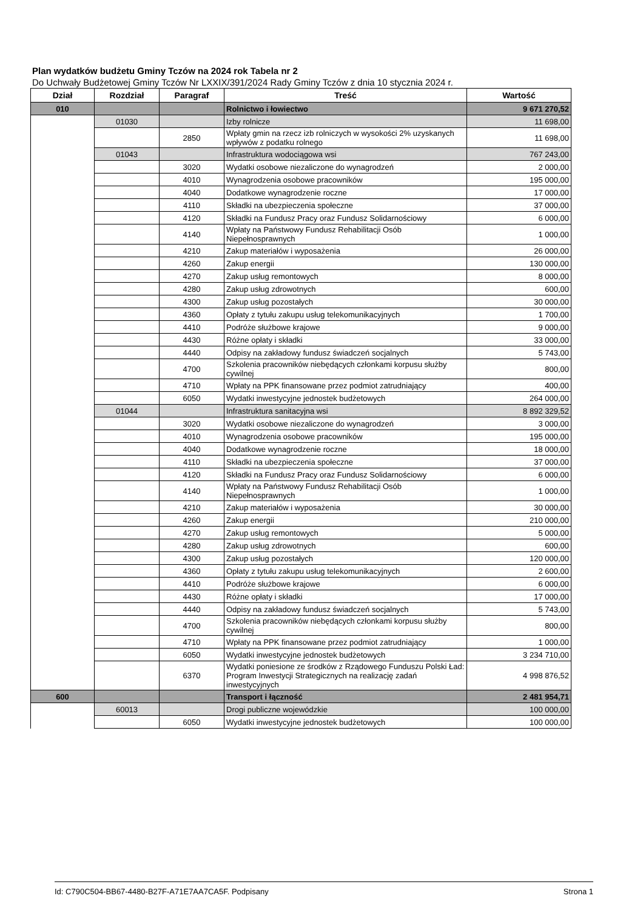Plan wydatków budżetu Gminy Tczów na 2024 rok Tabela nr 2
Do Uchwały Budżetowej Gminy Tczów Nr LXXIX/391/2024 Rady Gminy Tczów z dnia 10 stycznia 2024 r.
| Dział | Rozdział | Paragraf | Treść | Wartość |
| --- | --- | --- | --- | --- |
| 010 | | | Rolnictwo i łowiectwo | 9 671 270,52 |
| | 01030 | | Izby rolnicze | 11 698,00 |
| | | 2850 | Wpłaty gmin na rzecz izb rolniczych w wysokości 2% uzyskanych wpływów z podatku rolnego | 11 698,00 |
| | 01043 | | Infrastruktura wodociągowa wsi | 767 243,00 |
| | | 3020 | Wydatki osobowe niezaliczone do wynagrodzeń | 2 000,00 |
| | | 4010 | Wynagrodzenia osobowe pracowników | 195 000,00 |
| | | 4040 | Dodatkowe wynagrodzenie roczne | 17 000,00 |
| | | 4110 | Składki na ubezpieczenia społeczne | 37 000,00 |
| | | 4120 | Składki na Fundusz Pracy oraz Fundusz Solidarnościowy | 6 000,00 |
| | | 4140 | Wpłaty na Państwowy Fundusz Rehabilitacji Osób Niepełnosprawnych | 1 000,00 |
| | | 4210 | Zakup materiałów i wyposażenia | 26 000,00 |
| | | 4260 | Zakup energii | 130 000,00 |
| | | 4270 | Zakup usług remontowych | 8 000,00 |
| | | 4280 | Zakup usług zdrowotnych | 600,00 |
| | | 4300 | Zakup usług pozostałych | 30 000,00 |
| | | 4360 | Opłaty z tytułu zakupu usług telekomunikacyjnych | 1 700,00 |
| | | 4410 | Podróże służbowe krajowe | 9 000,00 |
| | | 4430 | Różne opłaty i składki | 33 000,00 |
| | | 4440 | Odpisy na zakładowy fundusz świadczeń socjalnych | 5 743,00 |
| | | 4700 | Szkolenia pracowników niebędących członkami korpusu służby cywilnej | 800,00 |
| | | 4710 | Wpłaty na PPK finansowane przez podmiot zatrudniający | 400,00 |
| | | 6050 | Wydatki inwestycyjne jednostek budżetowych | 264 000,00 |
| | 01044 | | Infrastruktura sanitacyjna wsi | 8 892 329,52 |
| | | 3020 | Wydatki osobowe niezaliczone do wynagrodzeń | 3 000,00 |
| | | 4010 | Wynagrodzenia osobowe pracowników | 195 000,00 |
| | | 4040 | Dodatkowe wynagrodzenie roczne | 18 000,00 |
| | | 4110 | Składki na ubezpieczenia społeczne | 37 000,00 |
| | | 4120 | Składki na Fundusz Pracy oraz Fundusz Solidarnościowy | 6 000,00 |
| | | 4140 | Wpłaty na Państwowy Fundusz Rehabilitacji Osób Niepełnosprawnych | 1 000,00 |
| | | 4210 | Zakup materiałów i wyposażenia | 30 000,00 |
| | | 4260 | Zakup energii | 210 000,00 |
| | | 4270 | Zakup usług remontowych | 5 000,00 |
| | | 4280 | Zakup usług zdrowotnych | 600,00 |
| | | 4300 | Zakup usług pozostałych | 120 000,00 |
| | | 4360 | Opłaty z tytułu zakupu usług telekomunikacyjnych | 2 600,00 |
| | | 4410 | Podróże służbowe krajowe | 6 000,00 |
| | | 4430 | Różne opłaty i składki | 17 000,00 |
| | | 4440 | Odpisy na zakładowy fundusz świadczeń socjalnych | 5 743,00 |
| | | 4700 | Szkolenia pracowników niebędących członkami korpusu służby cywilnej | 800,00 |
| | | 4710 | Wpłaty na PPK finansowane przez podmiot zatrudniający | 1 000,00 |
| | | 6050 | Wydatki inwestycyjne jednostek budżetowych | 3 234 710,00 |
| | | 6370 | Wydatki poniesione ze środków z Rządowego Funduszu Polski Ład: Program Inwestycji Strategicznych na realizację zadań inwestycyjnych | 4 998 876,52 |
| 600 | | | Transport i łączność | 2 481 954,71 |
| | 60013 | | Drogi publiczne wojewódzkie | 100 000,00 |
| | | 6050 | Wydatki inwestycyjne jednostek budżetowych | 100 000,00 |
Id: C790C504-BB67-4480-B27F-A71E7AA7CA5F. Podpisany Strona 1